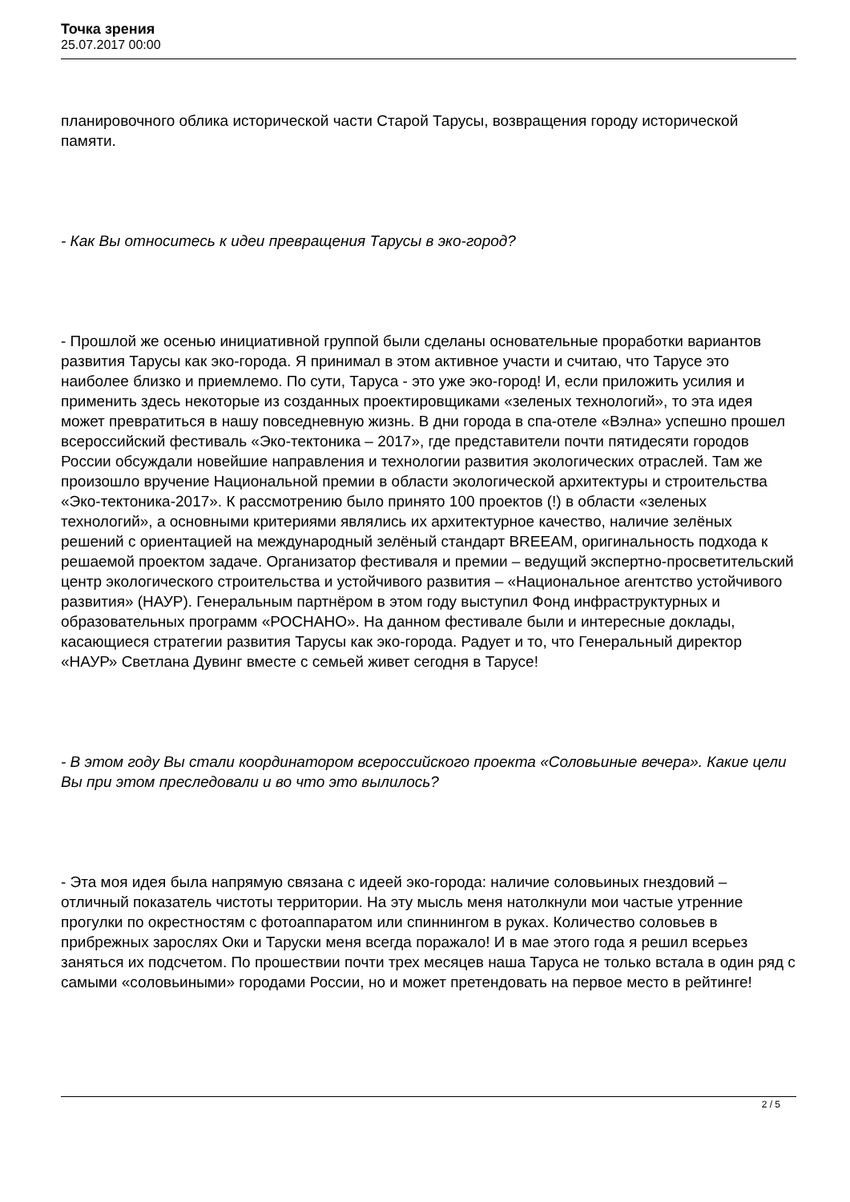Точка зрения
25.07.2017 00:00
планировочного облика исторической части Старой Тарусы, возвращения городу исторической памяти.
- Как Вы относитесь к идеи превращения Тарусы в эко-город?
- Прошлой же осенью инициативной группой были сделаны основательные проработки вариантов развития Тарусы как эко-города. Я принимал в этом активное участи и считаю, что Тарусе это наиболее близко и приемлемо. По сути, Таруса - это уже эко-город! И, если приложить усилия и применить здесь некоторые из созданных проектировщиками «зеленых технологий», то эта идея может превратиться в нашу повседневную жизнь. В дни города в спа-отеле «Вэлна» успешно прошел всероссийский фестиваль «Эко-тектоника – 2017», где представители почти пятидесяти городов России обсуждали новейшие направления и технологии развития экологических отраслей. Там же произошло вручение Национальной премии в области экологической архитектуры и строительства «Эко-тектоника-2017». К рассмотрению было принято 100 проектов (!) в области «зеленых технологий», а основными критериями являлись их архитектурное качество, наличие зелёных решений с ориентацией на международный зелёный стандарт BREEAM, оригинальность подхода к решаемой проектом задаче. Организатор фестиваля и премии – ведущий экспертно-просветительский центр экологического строительства и устойчивого развития – «Национальное агентство устойчивого развития» (НАУР). Генеральным партнёром в этом году выступил Фонд инфраструктурных и образовательных программ «РОСНАНО». На данном фестивале были и интересные доклады, касающиеся стратегии развития Тарусы как эко-города. Радует и то, что Генеральный директор «НАУР» Светлана Дувинг вместе с семьей живет сегодня в Тарусе!
- В этом году Вы стали координатором всероссийского проекта «Соловьиные вечера». Какие цели Вы при этом преследовали и во что это вылилось?
- Эта моя идея была напрямую связана с идеей эко-города: наличие соловьиных гнездовий – отличный показатель чистоты территории. На эту мысль меня натолкнули мои частые утренние прогулки по окрестностям с фотоаппаратом или спиннингом в руках. Количество соловьев в прибрежных зарослях Оки и Таруски меня всегда поражало! И в мае этого года я решил всерьез заняться их подсчетом. По прошествии почти трех месяцев наша Таруса не только встала в один ряд с самыми «соловьиными» городами России, но и может претендовать на первое место в рейтинге!
2 / 5